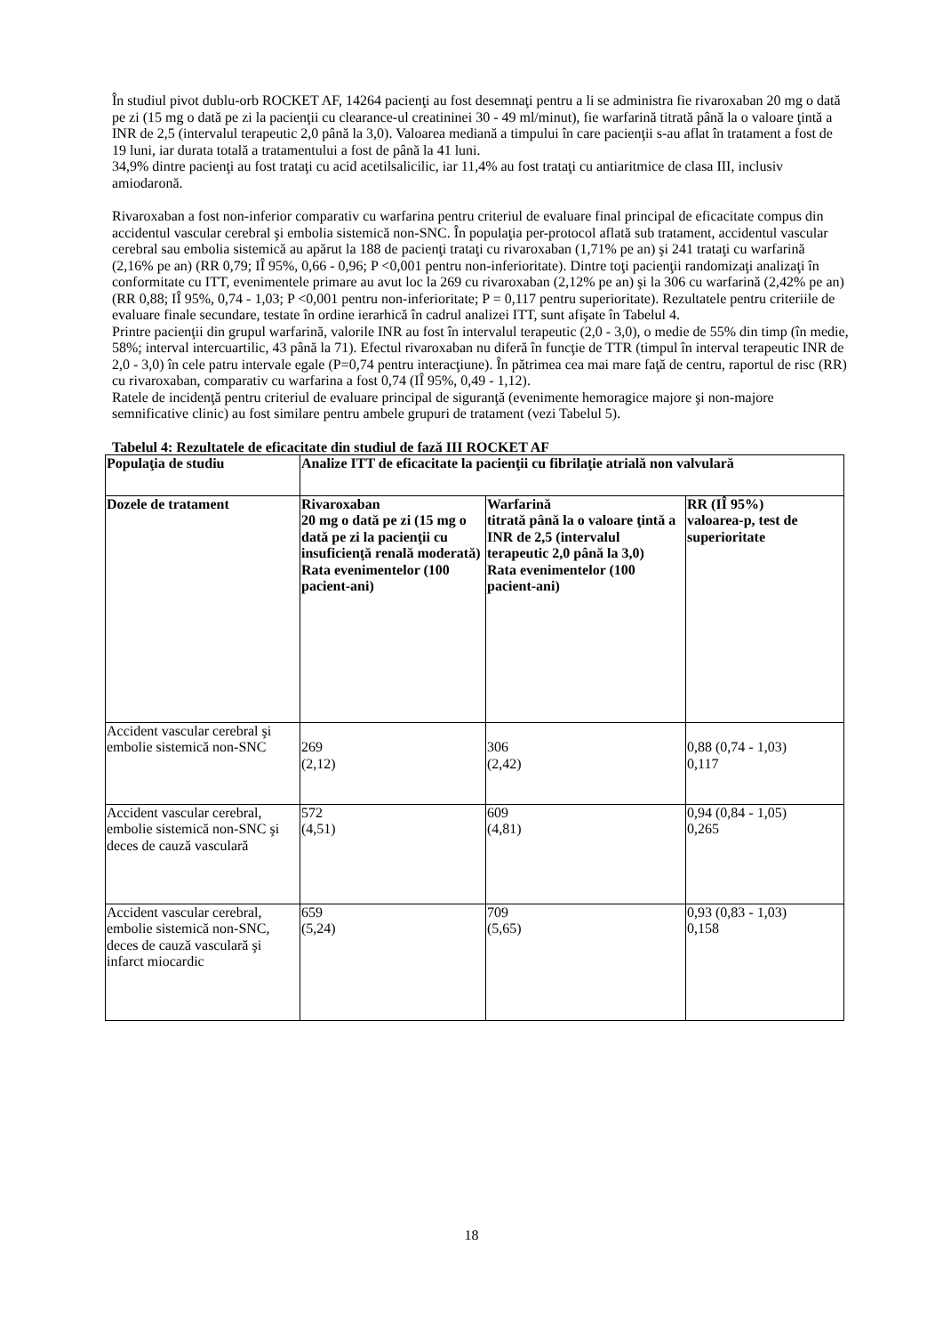În studiul pivot dublu-orb ROCKET AF, 14264 pacienţi au fost desemnaţi pentru a li se administra fie rivaroxaban 20 mg o dată pe zi (15 mg o dată pe zi la pacienţii cu clearance-ul creatininei 30 - 49 ml/minut), fie warfarină titrată până la o valoare ţintă a INR de 2,5 (intervalul terapeutic 2,0 până la 3,0). Valoarea mediană a timpului în care pacienţii s-au aflat în tratament a fost de 19 luni, iar durata totală a tratamentului a fost de până la 41 luni.
34,9% dintre pacienţi au fost trataţi cu acid acetilsalicilic, iar 11,4% au fost trataţi cu antiaritmice de clasa III, inclusiv amiodaronă.
Rivaroxaban a fost non-inferior comparativ cu warfarina pentru criteriul de evaluare final principal de eficacitate compus din accidentul vascular cerebral şi embolia sistemică non-SNC. În populaţia per-protocol aflată sub tratament, accidentul vascular cerebral sau embolia sistemică au apărut la 188 de pacienţi trataţi cu rivaroxaban (1,71% pe an) şi 241 trataţi cu warfarină (2,16% pe an) (RR 0,79; IÎ 95%, 0,66 - 0,96; P <0,001 pentru non-inferioritate). Dintre toţi pacienţii randomizaţi analizaţi în conformitate cu ITT, evenimentele primare au avut loc la 269 cu rivaroxaban (2,12% pe an) şi la 306 cu warfarină (2,42% pe an) (RR 0,88; IÎ 95%, 0,74 - 1,03; P <0,001 pentru non-inferioritate; P = 0,117 pentru superioritate). Rezultatele pentru criteriile de evaluare finale secundare, testate în ordine ierarhică în cadrul analizei ITT, sunt afişate în Tabelul 4.
Printre pacienţii din grupul warfarină, valorile INR au fost în intervalul terapeutic (2,0 - 3,0), o medie de 55% din timp (în medie, 58%; interval intercuartilic, 43 până la 71). Efectul rivaroxaban nu diferă în funcţie de TTR (timpul în interval terapeutic INR de 2,0 - 3,0) în cele patru intervale egale (P=0,74 pentru interacţiune). În pătrimea cea mai mare faţă de centru, raportul de risc (RR) cu rivaroxaban, comparativ cu warfarina a fost 0,74 (IÎ 95%, 0,49 - 1,12).
Ratele de incidenţă pentru criteriul de evaluare principal de siguranţă (evenimente hemoragice majore şi non-majore semnificative clinic) au fost similare pentru ambele grupuri de tratament (vezi Tabelul 5).
Tabelul 4: Rezultatele de eficacitate din studiul de fază III ROCKET AF
| Populaţia de studiu | Analize ITT de eficacitate la pacienţii cu fibrilaţie atrială non valvulară | | |
| --- | --- | --- | --- |
| Dozele de tratament | Rivaroxaban 20 mg o dată pe zi (15 mg o dată pe zi la pacienţii cu insuficienţă renală moderată) Rata evenimentelor (100 pacient-ani) | Warfarină titrată până la o valoare ţintă a INR de 2,5 (intervalul terapeutic 2,0 până la 3,0) Rata evenimentelor (100 pacient-ani) | RR (IÎ 95%) valoarea-p, test de superioritate |
| Accident vascular cerebral şi embolie sistemică non-SNC | 269 (2,12) | 306 (2,42) | 0,88 (0,74 - 1,03) 0,117 |
| Accident vascular cerebral, embolie sistemică non-SNC şi deces de cauză vasculară | 572 (4,51) | 609 (4,81) | 0,94 (0,84 - 1,05) 0,265 |
| Accident vascular cerebral, embolie sistemică non-SNC, deces de cauză vasculară şi infarct miocardic | 659 (5,24) | 709 (5,65) | 0,93 (0,83 - 1,03) 0,158 |
18